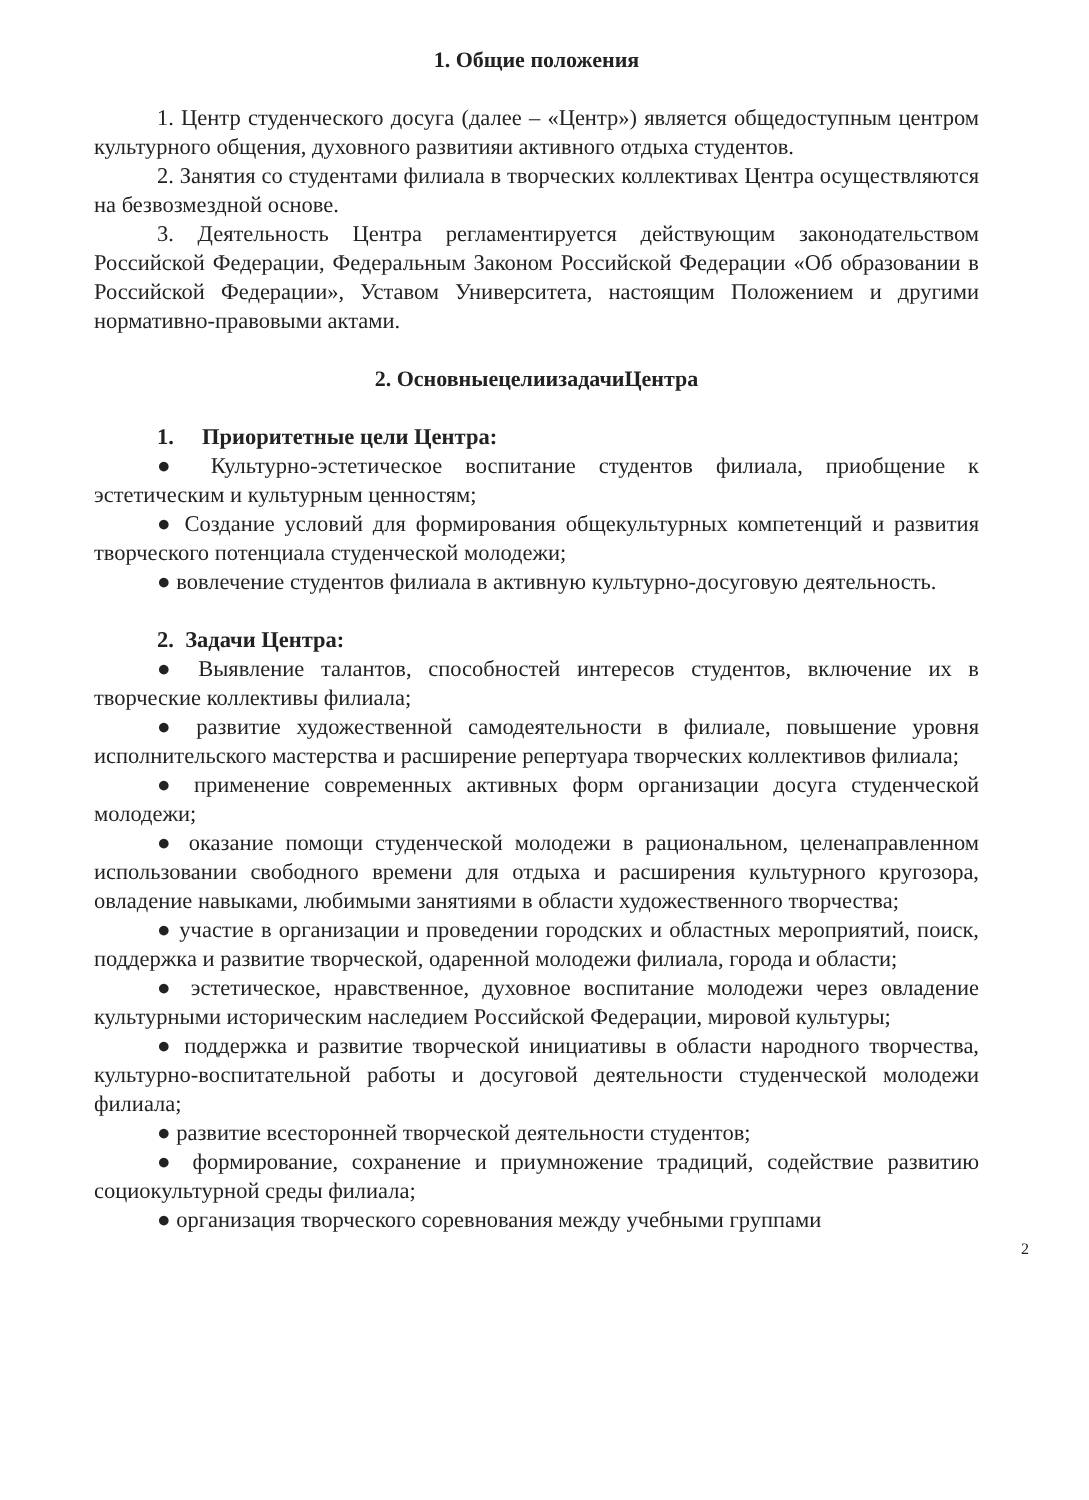1. Общие положения
1. Центр студенческого досуга (далее – «Центр») является общедоступным центром культурного общения, духовного развитияи активного отдыха студентов.
2. Занятия со студентами филиала в творческих коллективах Центра осуществляются на безвозмездной основе.
3. Деятельность Центра регламентируется действующим законодательством Российской Федерации, Федеральным Законом Российской Федерации «Об образовании в Российской Федерации», Уставом Университета, настоящим Положением и другими нормативно-правовыми актами.
2. ОсновныецелиизадачиЦентра
1. Приоритетные цели Центра:
● Культурно-эстетическое воспитание студентов филиала, приобщение к эстетическим и культурным ценностям;
● Создание условий для формирования общекультурных компетенций и развития творческого потенциала студенческой молодежи;
● вовлечение студентов филиала в активную культурно-досуговую деятельность.
2. Задачи Центра:
● Выявление талантов, способностей интересов студентов, включение их в творческие коллективы филиала;
● развитие художественной самодеятельности в филиале, повышение уровня исполнительского мастерства и расширение репертуара творческих коллективов филиала;
● применение современных активных форм организации досуга студенческой молодежи;
● оказание помощи студенческой молодежи в рациональном, целенаправленном использовании свободного времени для отдыха и расширения культурного кругозора, овладение навыками, любимыми занятиями в области художественного творчества;
● участие в организации и проведении городских и областных мероприятий, поиск, поддержка и развитие творческой, одаренной молодежи филиала, города и области;
● эстетическое, нравственное, духовное воспитание молодежи через овладение культурными историческим наследием Российской Федерации, мировой культуры;
● поддержка и развитие творческой инициативы в области народного творчества, культурно-воспитательной работы и досуговой деятельности студенческой молодежи филиала;
● развитие всесторонней творческой деятельности студентов;
● формирование, сохранение и приумножение традиций, содействие развитию социокультурной среды филиала;
● организация творческого соревнования между учебными группами
2